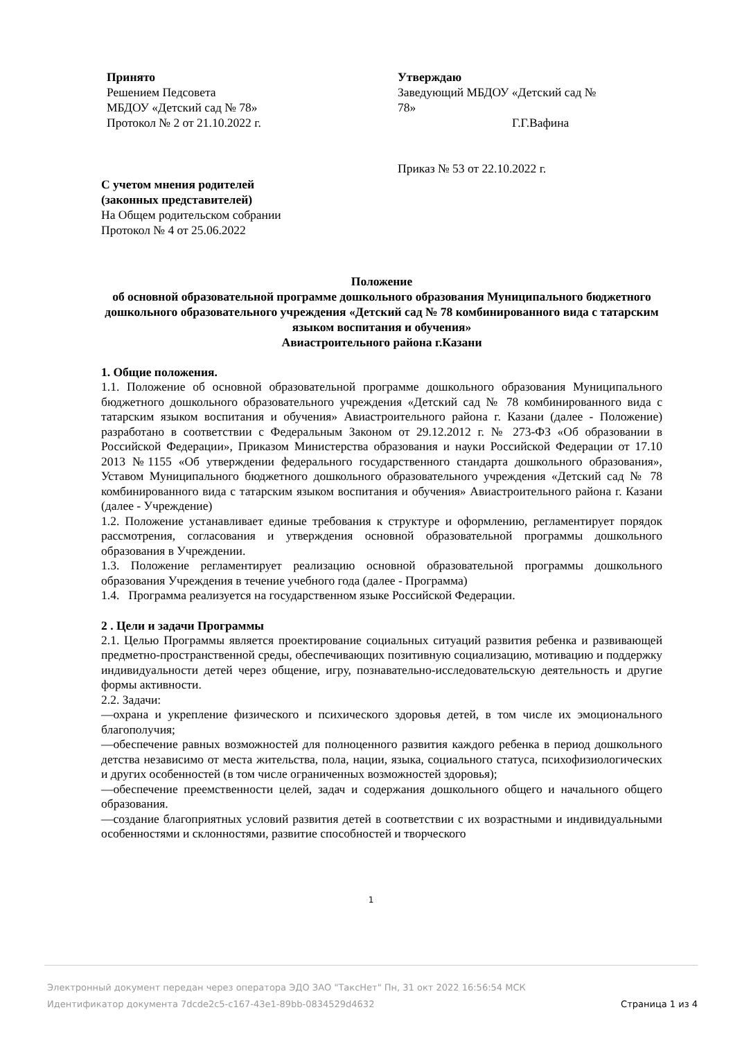Принято
Решением Педсовета
МБДОУ «Детский сад № 78»
Протокол № 2 от 21.10.2022 г.
Утверждаю
Заведующий МБДОУ «Детский сад №
78»
Г.Г.Вафина
Приказ № 53 от 22.10.2022 г.
С учетом мнения родителей
(законных представителей)
На Общем родительском собрании
Протокол № 4 от 25.06.2022
Положение
об основной образовательной программе дошкольного образования Муниципального бюджетного дошкольного образовательного учреждения «Детский сад № 78 комбинированного вида с татарским языком воспитания и обучения»
Авиастроительного района г.Казани
1. Общие положения.
1.1. Положение об основной образовательной программе дошкольного образования Муниципального бюджетного дошкольного образовательного учреждения «Детский сад № 78 комбинированного вида с татарским языком воспитания и обучения» Авиастроительного района г. Казани (далее - Положение) разработано в соответствии с Федеральным Законом от 29.12.2012 г. № 273-ФЗ «Об образовании в Российской Федерации», Приказом Министерства образования и науки Российской Федерации от 17.10 2013 №1155 «Об утверждении федерального государственного стандарта дошкольного образования», Уставом Муниципального бюджетного дошкольного образовательного учреждения «Детский сад № 78 комбинированного вида с татарским языком воспитания и обучения» Авиастроительного района г. Казани (далее - Учреждение)
1.2. Положение устанавливает единые требования к структуре и оформлению, регламентирует порядок рассмотрения, согласования и утверждения основной образовательной программы дошкольного образования в Учреждении.
1.3. Положение регламентирует реализацию основной образовательной программы дошкольного образования Учреждения в течение учебного года (далее - Программа)
1.4. Программа реализуется на государственном языке Российской Федерации.
2 . Цели и задачи Программы
2.1. Целью Программы является проектирование социальных ситуаций развития ребенка и развивающей предметно-пространственной среды, обеспечивающих позитивную социализацию, мотивацию и поддержку индивидуальности детей через общение, игру, познавательно-исследовательскую деятельность и другие формы активности.
2.2. Задачи:
—охрана и укрепление физического и психического здоровья детей, в том числе их эмоционального благополучия;
—обеспечение равных возможностей для полноценного развития каждого ребенка в период дошкольного детства независимо от места жительства, пола, нации, языка, социального статуса, психофизиологических и других особенностей (в том числе ограниченных возможностей здоровья);
—обеспечение преемственности целей, задач и содержания дошкольного общего и начального общего образования.
—создание благоприятных условий развития детей в соответствии с их возрастными и индивидуальными особенностями и склонностями, развитие способностей и творческого
1
Электронный документ передан через оператора ЭДО ЗАО "ТаксНет" Пн, 31 окт 2022 16:56:54 МСК
Идентификатор документа 7dcde2c5-c167-43e1-89bb-0834529d4632 Страница 1 из 4